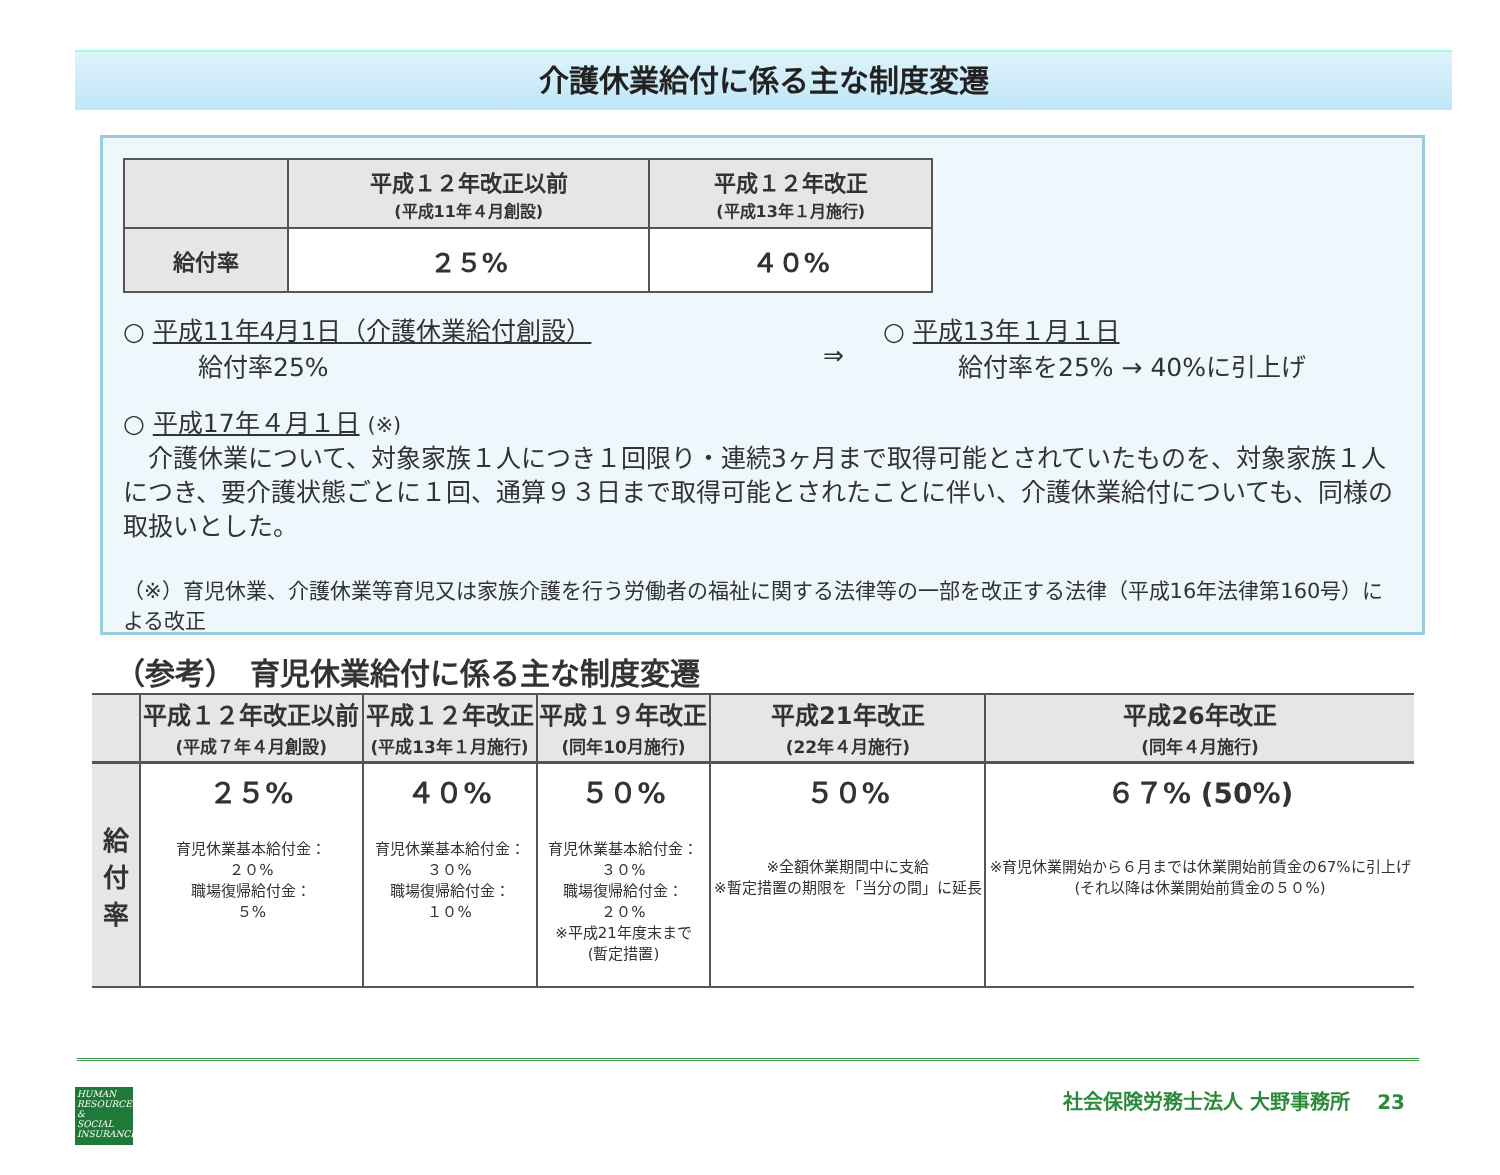介護休業給付に係る主な制度変遷
| | 平成１２年改正以前 (平成11年４月創設) | 平成１２年改正 (平成13年１月施行) |
| --- | --- | --- |
| 給付率 | ２５% | ４０% |
○ 平成11年4月1日（介護休業給付創設）
　　　給付率25%
⇒
○ 平成13年１月１日
　　　給付率を25% → 40%に引上げ
○ 平成17年４月１日 (※)
　介護休業について、対象家族１人につき１回限り・連続3ヶ月まで取得可能とされていたものを、対象家族１人につき、要介護状態ごとに１回、通算９３日まで取得可能とされたことに伴い、介護休業給付についても、同様の取扱いとした。
（※）育児休業、介護休業等育児又は家族介護を行う労働者の福祉に関する法律等の一部を改正する法律（平成16年法律第160号）による改正
（参考）　育児休業給付に係る主な制度変遷
| | 平成１２年改正以前 (平成７年４月創設) | 平成１２年改正 (平成13年１月施行) | 平成１９年改正 (同年10月施行) | 平成21年改正 (22年４月施行) | 平成26年改正 (同年４月施行) |
| --- | --- | --- | --- | --- | --- |
| 給 付 率 | ２５% 育児休業基本給付金： ２０% 職場復帰給付金： ５% | ４０% 育児休業基本給付金： ３０% 職場復帰給付金： １０% | ５０% 育児休業基本給付金： ３０% 職場復帰給付金： ２０% ※平成21年度末まで (暫定措置) | ５０% ※全額休業期間中に支給 ※暫定措置の期限を「当分の間」に延長 | ６７% (50%) ※育児休業開始から６月までは休業開始前賃金の67%に引上げ (それ以降は休業開始前賃金の５０%) |
HUMAN
RESOURCES
&
SOCIAL
INSURANCE
社会保険労務士法人 大野事務所　 23